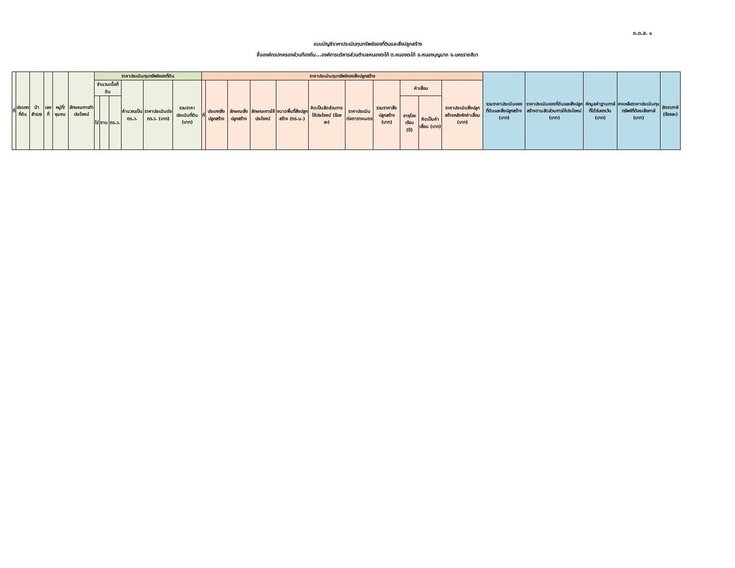ภ.ด.ส. ๑
แบบบัญชีราคาประเมินทุนทรัพย์ของที่ดินและสิ่งปลูกสร้าง
ชื่อองค์กรปกครองส่วนท้องถิ่น...องค์การบริหารส่วนตำบลหนองตะไก้ ต.หนองตะไก้ อ.หนองบุญมาก จ.นครราชสีมา
| ที่ | ประเภท ที่ดิน | น้าสำรวจ | เลขที่ | หมู่ที่/ชุมชน | ลักษณะการทำประโยชน์ | ราคาประเมินทุนทรัพย์ของที่ดิน | | | | | | ราคาประเมินทุนทรัพย์ของสิ่งปลูกสร้าง | | | | | | | | | | | รวมราคาประเมินของที่ดินและสิ่งปลูกสร้าง (บาท) | ราคาประเมินของที่ดินและสิ่งปลูกสร้างตามสัดส่วนการใช้ประโยชน์ (บาท) | หักมูลค่าฐานภาษีที่ได้รับยกเว้น (บาท) | คงเหลือราคาประเมินทุนทรัพย์ที่ต้องเสียภาษี (บาท) | อัตราภาษี (ร้อยละ) |
| --- | --- | --- | --- | --- | --- | --- | --- | --- | --- | --- | --- | --- | --- | --- | --- | --- | --- | --- | --- | --- | --- | --- | --- | --- | --- | --- | --- |
| | | | | | | จำนวนเนื้อที่ดิน | | | คำนวณเป็น ตร.ว. | ราคาประเมินต่อ ตร.ว. (บาท) | รวมราคาประเมินที่ดิน (บาท) | ที่ | ประเภทสิ่งปลูกสร้าง | ลักษณะสิ่งปลูกสร้าง | ลักษณะการใช้ประโยชน์ | ขนาดพื้นที่สิ่งปลูกสร้าง (ตร.ม.) | คิดเป็นสัดส่วนการใช้ประโยชน์ (ร้อยละ) | ราคาประเมินต่อตารางเมตร | รวมราคาสิ่งปลูกสร้าง (บาท) | ค่าเสื่อม | | ราคาประเมินสิ่งปลูกสร้างหลังหักค่าเสื่อม (บาท) | | | | | |
| | | | | | | ไร่ | งาน | ตร.ว. | | | | | | | | | | | | อายุโรงเรือน (ปี) | คิดเป็นค่าเสื่อม (บาท) | | | | | | |